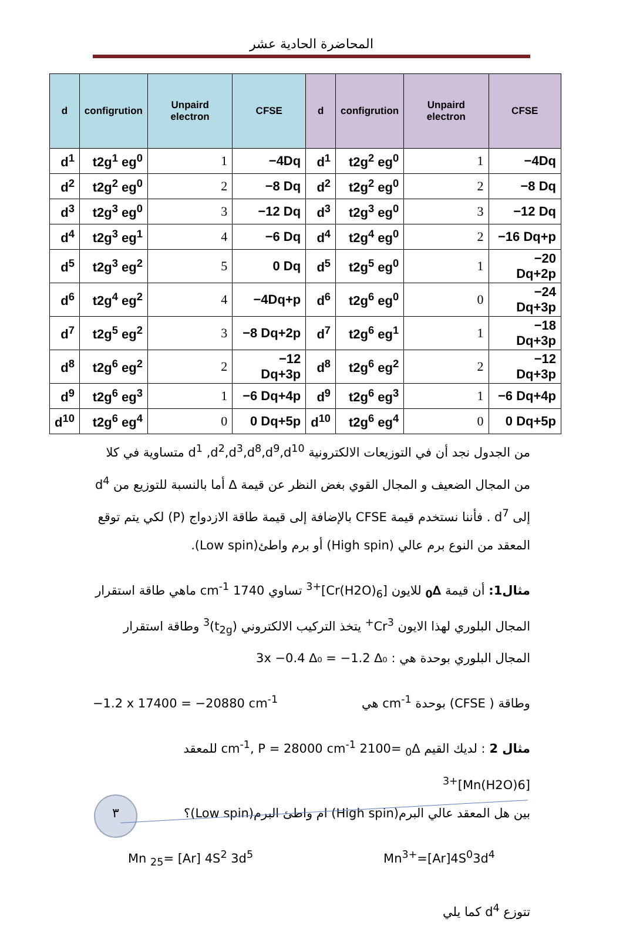المحاضرة الحادية عشر
| d | configrution | Unpaird electron | CFSE | d | configrution | Unpaird electron | CFSE |
| --- | --- | --- | --- | --- | --- | --- | --- |
| d<sup>1</sup> | t2g<sup>1</sup> eg<sup>0</sup> | 1 | −4Dq | d<sup>1</sup> | t2g<sup>2</sup> eg<sup>0</sup> | 1 | −4Dq |
| d<sup>2</sup> | t2g<sup>2</sup> eg<sup>0</sup> | 2 | −8 Dq | d<sup>2</sup> | t2g<sup>2</sup> eg<sup>0</sup> | 2 | −8 Dq |
| d<sup>3</sup> | t2g<sup>3</sup> eg<sup>0</sup> | 3 | −12 Dq | d<sup>3</sup> | t2g<sup>3</sup> eg<sup>0</sup> | 3 | −12 Dq |
| d<sup>4</sup> | t2g<sup>3</sup> eg<sup>1</sup> | 4 | −6 Dq | d<sup>4</sup> | t2g<sup>4</sup> eg<sup>0</sup> | 2 | −16 Dq+p |
| d<sup>5</sup> | t2g<sup>3</sup> eg<sup>2</sup> | 5 | 0 Dq | d<sup>5</sup> | t2g<sup>5</sup> eg<sup>0</sup> | 1 | −20 Dq+2p |
| d<sup>6</sup> | t2g<sup>4</sup> eg<sup>2</sup> | 4 | −4Dq+p | d<sup>6</sup> | t2g<sup>6</sup> eg<sup>0</sup> | 0 | −24 Dq+3p |
| d<sup>7</sup> | t2g<sup>5</sup> eg<sup>2</sup> | 3 | −8 Dq+2p | d<sup>7</sup> | t2g<sup>6</sup> eg<sup>1</sup> | 1 | −18 Dq+3p |
| d<sup>8</sup> | t2g<sup>6</sup> eg<sup>2</sup> | 2 | −12 Dq+3p | d<sup>8</sup> | t2g<sup>6</sup> eg<sup>2</sup> | 2 | −12 Dq+3p |
| d<sup>9</sup> | t2g<sup>6</sup> eg<sup>3</sup> | 1 | −6 Dq+4p | d<sup>9</sup> | t2g<sup>6</sup> eg<sup>3</sup> | 1 | −6 Dq+4p |
| d<sup>10</sup> | t2g<sup>6</sup> eg<sup>4</sup> | 0 | 0 Dq+5p | d<sup>10</sup> | t2g<sup>6</sup> eg<sup>4</sup> | 0 | 0 Dq+5p |
من الجدول نجد أن في التوزيعات الالكترونية d<sup>1</sup> ,d<sup>2</sup>,d<sup>3</sup>,d<sup>8</sup>,d<sup>9</sup>,d<sup>10</sup> متساوية في كلا من المجال الضعيف و المجال القوي بغض النظر عن قيمة ∆ أما بالنسبة للتوزيع من d<sup>4</sup> إلى d<sup>7</sup> . فأننا نستخدم قيمة CFSE بالإضافة إلى قيمة طاقة الازدواج (P) لكي يتم توقع المعقد من النوع برم عالي (High spin) أو برم واطئ(Low spin).
مثال1: أن قيمة ∆<sub>0</sub> للايون [Cr(H2O)<sub>6</sub>]<sup>+3</sup> تساوي 1740 cm<sup>-1</sup> ماهي طاقة استقرار المجال البلوري لهذا الايون Cr<sup>3+</sup> يتخذ التركيب الالكتروني (t<sub>2g</sub>)<sup>3</sup> وطاقة استقرار المجال البلوري بوحدة هي : 3x −0.4 ∆₀ = −1.2 ∆₀
وطاقة ( CFSE) بوحدة cm<sup>-1</sup> هي −1.2 x 17400 = −20880 cm<sup>-1</sup>
مثال 2 : لديك القيم ∆<sub>0</sub> =2100 cm<sup>-1</sup>, P = 28000 cm<sup>-1</sup> للمعقد [Mn(H2O)6]<sup>+3</sup>
بين هل المعقد عالي البرم(High spin) ام واطئ البرم(Low spin)؟
Mn<sup>3+</sup>=[Ar]4S<sup>0</sup>3d<sup>4</sup> Mn <sub>25</sub>= [Ar] 4S<sup>2</sup> 3d<sup>5</sup>
تتوزع d<sup>4</sup> كما يلي
٣